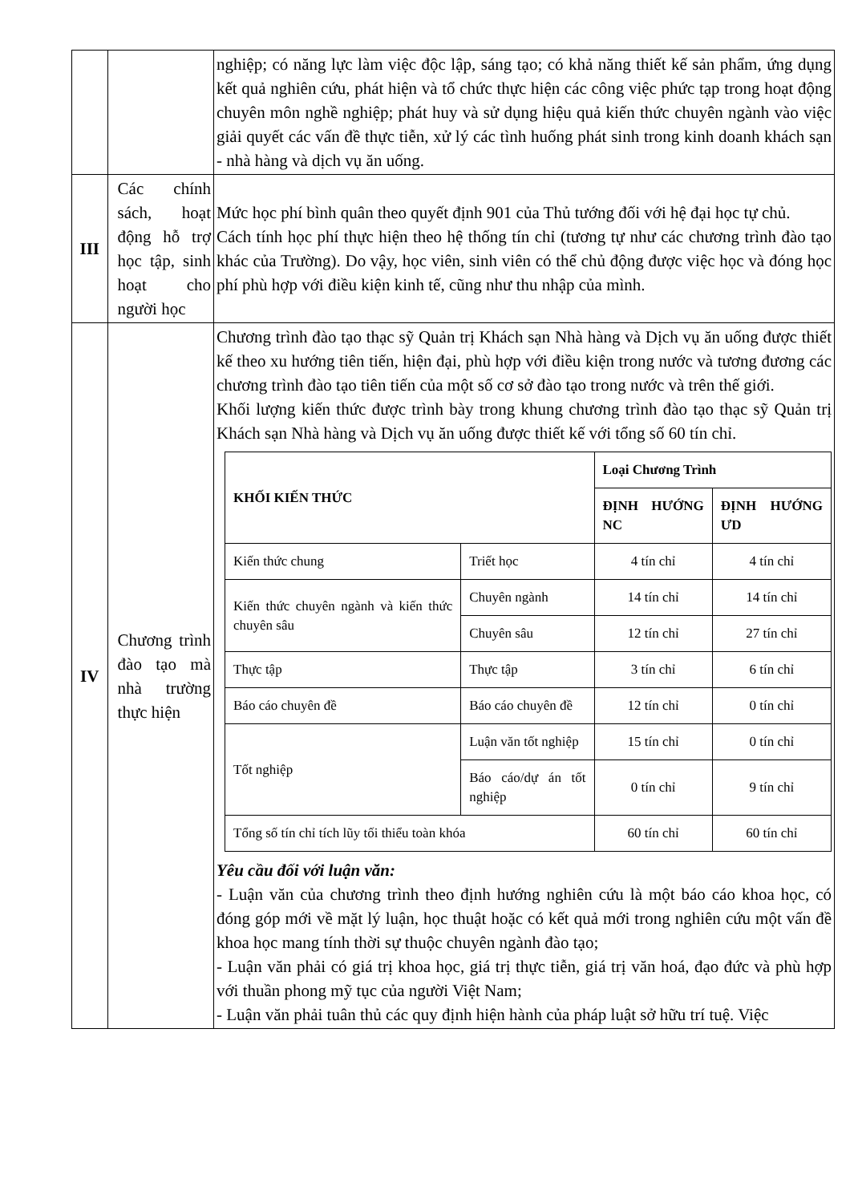| | | nghiệp; có năng lực làm việc độc lập, sáng tạo; có khả năng thiết kế sản phẩm, ứng dụng kết quả nghiên cứu, phát hiện và tổ chức thực hiện các công việc phức tạp trong hoạt động chuyên môn nghề nghiệp; phát huy và sử dụng hiệu quả kiến thức chuyên ngành vào việc giải quyết các vấn đề thực tiễn, xử lý các tình huống phát sinh trong kinh doanh khách sạn - nhà hàng và dịch vụ ăn uống. |
| III | Các chính sách, hoạt động hỗ trợ học tập, sinh hoạt cho người học | Mức học phí bình quân theo quyết định 901 của Thủ tướng đối với hệ đại học tự chủ. Cách tính học phí thực hiện theo hệ thống tín chỉ (tương tự như các chương trình đào tạo khác của Trường). Do vậy, học viên, sinh viên có thể chủ động được việc học và đóng học phí phù hợp với điều kiện kinh tế, cũng như thu nhập của mình. |
| IV | Chương trình đào tạo mà nhà trường thực hiện | Chương trình đào tạo thạc sỹ Quản trị Khách sạn Nhà hàng và Dịch vụ ăn uống được thiết kế theo xu hướng tiên tiến, hiện đại, phù hợp với điều kiện trong nước và tương đương các chương trình đào tạo tiên tiến của một số cơ sở đào tạo trong nước và trên thế giới. Khối lượng kiến thức được trình bày trong khung chương trình đào tạo thạc sỹ Quản trị Khách sạn Nhà hàng và Dịch vụ ăn uống được thiết kế với tổng số 60 tín chỉ. / KHỐI KIẾN THỨC / / Loại Chương Trình / / / --- / --- / --- / --- / / / / ĐỊNH HƯỚNG NC / ĐỊNH HƯỚNG ƯD / / Kiến thức chung / Triết học / 4 tín chỉ / 4 tín chỉ / / Kiến thức chuyên ngành và kiến thức chuyên sâu / Chuyên ngành / 14 tín chỉ / 14 tín chỉ / / / Chuyên sâu / 12 tín chỉ / 27 tín chỉ / / Thực tập / Thực tập / 3 tín chỉ / 6 tín chỉ / / Báo cáo chuyên đề / Báo cáo chuyên đề / 12 tín chỉ / 0 tín chỉ / / Tốt nghiệp / Luận văn tốt nghiệp / 15 tín chỉ / 0 tín chỉ / / / Báo cáo/dự án tốt nghiệp / 0 tín chỉ / 9 tín chỉ / / Tổng số tín chỉ tích lũy tối thiểu toàn khóa / / 60 tín chỉ / 60 tín chỉ / Yêu cầu đối với luận văn: - Luận văn của chương trình theo định hướng nghiên cứu là một báo cáo khoa học, có đóng góp mới về mặt lý luận, học thuật hoặc có kết quả mới trong nghiên cứu một vấn đề khoa học mang tính thời sự thuộc chuyên ngành đào tạo; - Luận văn phải có giá trị khoa học, giá trị thực tiễn, giá trị văn hoá, đạo đức và phù hợp với thuần phong mỹ tục của người Việt Nam; - Luận văn phải tuân thủ các quy định hiện hành của pháp luật sở hữu trí tuệ. Việc |